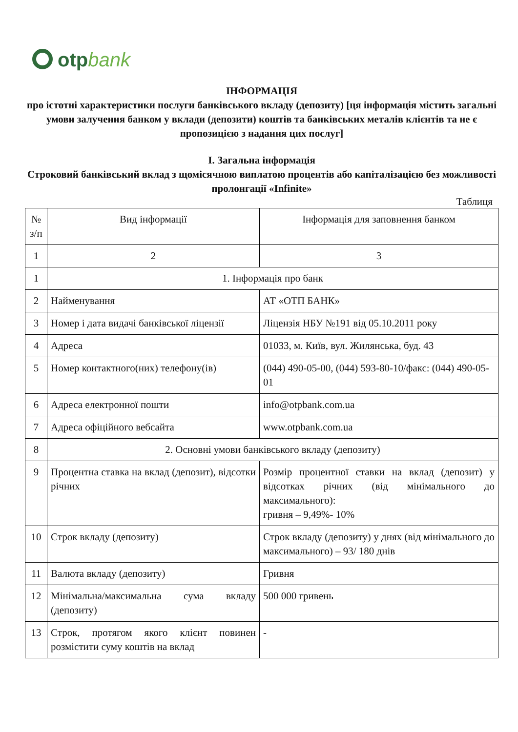otpbank
ІНФОРМАЦІЯ
про істотні характеристики послуги банківського вкладу (депозиту) [ця інформація містить загальні умови залучення банком у вклади (депозити) коштів та банківських металів клієнтів та не є пропозицією з надання цих послуг]
І. Загальна інформація
Строковий банківський вклад з щомісячною виплатою процентів або капіталізацією без можливості пролонгації «Infinite»
Таблиця
| № з/п | Вид інформації | Інформація для заповнення банком |
| --- | --- | --- |
| 1 | 2 | 3 |
| 1 | 1. Інформація про банк | |
| 2 | Найменування | АТ «ОТП БАНК» |
| 3 | Номер і дата видачі банківської ліцензії | Ліцензія НБУ №191 від 05.10.2011 року |
| 4 | Адреса | 01033, м. Київ, вул. Жилянська, буд. 43 |
| 5 | Номер контактного(них) телефону(ів) | (044) 490-05-00, (044) 593-80-10/факс: (044) 490-05-01 |
| 6 | Адреса електронної пошти | info@otpbank.com.ua |
| 7 | Адреса офіційного вебсайта | www.otpbank.com.ua |
| 8 | 2. Основні умови банківського вкладу (депозиту) | |
| 9 | Процентна ставка на вклад (депозит), відсотки річних | Розмір процентної ставки на вклад (депозит) у відсотках річних (від мінімального до максимального): гривня – 9,49%- 10% |
| 10 | Строк вкладу (депозиту) | Строк вкладу (депозиту) у днях (від мінімального до максимального) – 93/ 180 днів |
| 11 | Валюта вкладу (депозиту) | Гривня |
| 12 | Мінімальна/максимальна сума вкладу (депозиту) | 500 000 гривень |
| 13 | Строк, протягом якого клієнт повинен розмістити суму коштів на вклад | - |